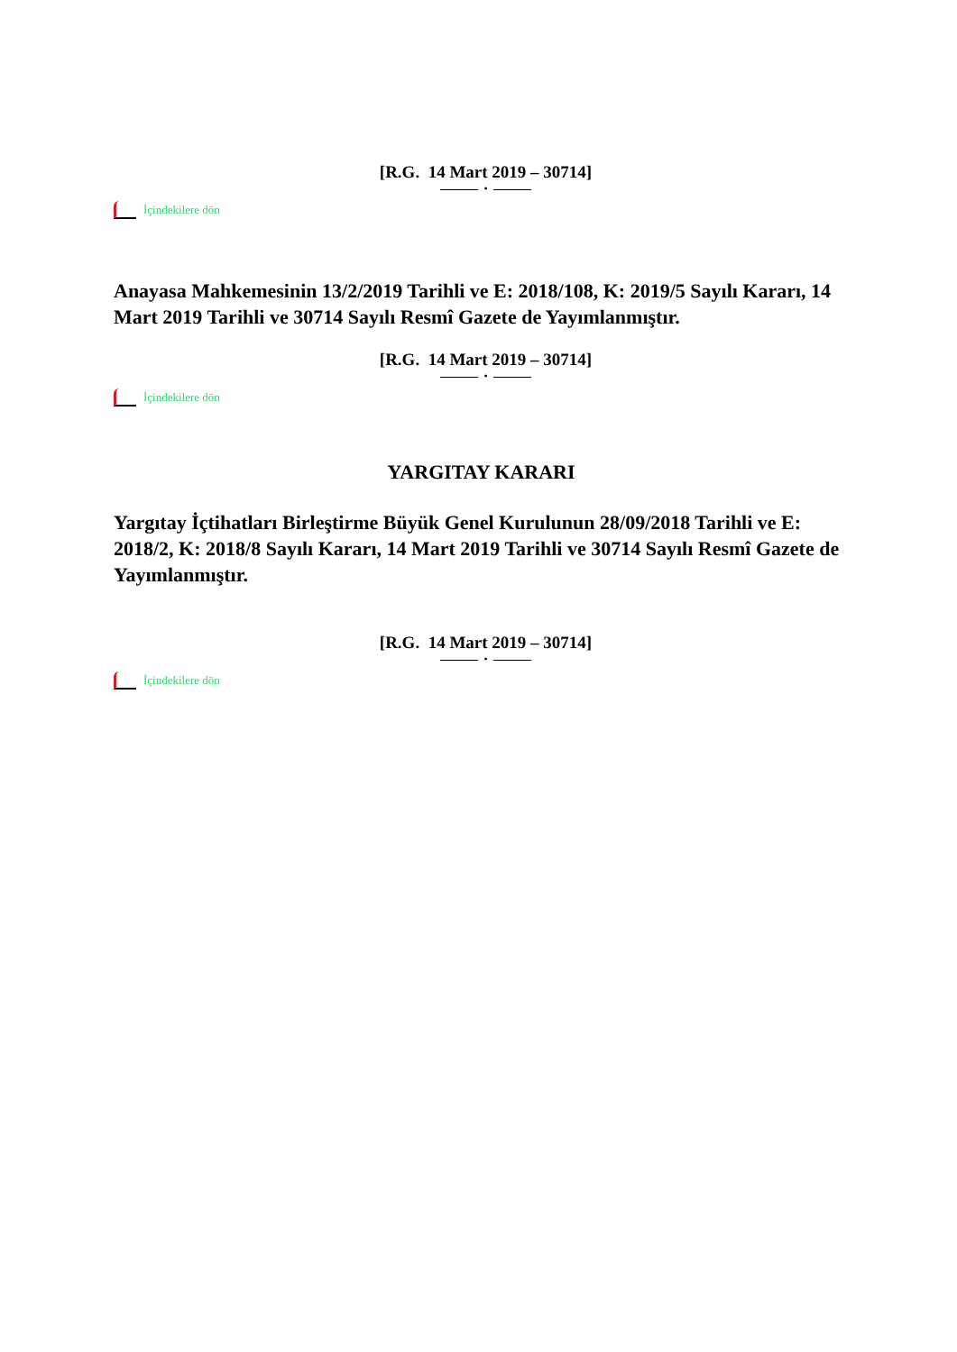[R.G. 14 Mart 2019 – 30714]
•
İçindekilere dön
Anayasa Mahkemesinin 13/2/2019 Tarihli ve E: 2018/108, K: 2019/5 Sayılı Kararı, 14 Mart 2019 Tarihli ve 30714 Sayılı Resmî Gazete de Yayımlanmıştır.
[R.G. 14 Mart 2019 – 30714]
•
İçindekilere dön
YARGITAY KARARI
Yargıtay İçtihatları Birleştirme Büyük Genel Kurulunun 28/09/2018 Tarihli ve E: 2018/2, K: 2018/8 Sayılı Kararı, 14 Mart 2019 Tarihli ve 30714 Sayılı Resmî Gazete de Yayımlanmıştır.
[R.G. 14 Mart 2019 – 30714]
•
İçindekilere dön